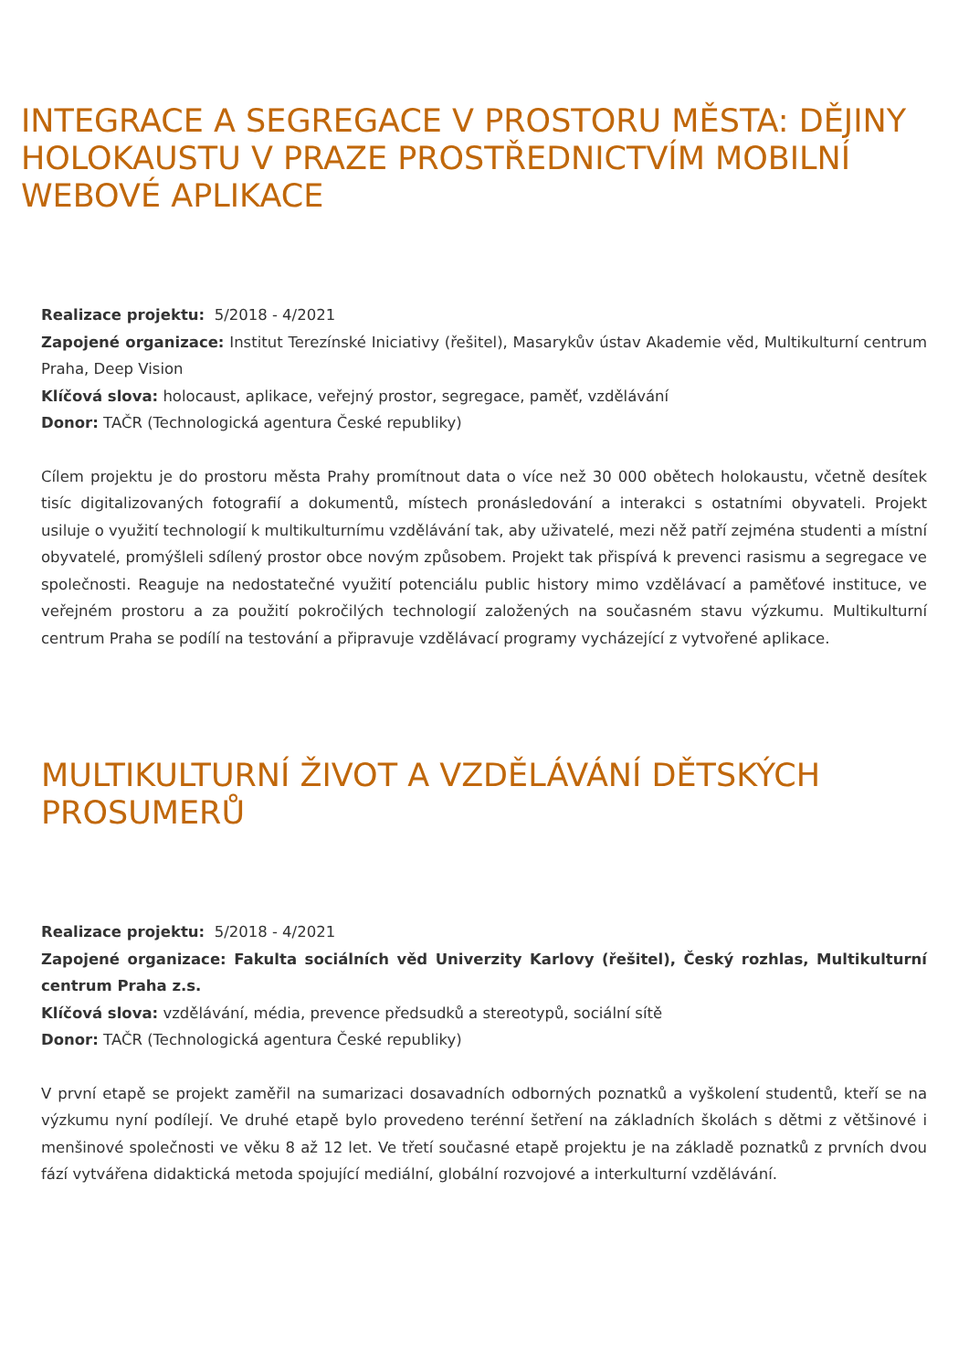INTEGRACE A SEGREGACE V PROSTORU MĚSTA: DĚJINY HOLOKAUSTU V PRAZE PROSTŘEDNICTVÍM MOBILNÍ WEBOVÉ APLIKACE
Realizace projektu: 5/2018 - 4/2021
Zapojené organizace: Institut Terezínské Iniciativy (řešitel), Masarykův ústav Akademie věd, Multikulturní centrum Praha, Deep Vision
Klíčová slova: holocaust, aplikace, veřejný prostor, segregace, paměť, vzdělávání
Donor: TAČR (Technologická agentura České republiky)
Cílem projektu je do prostoru města Prahy promítnout data o více než 30 000 obětech holokaustu, včetně desítek tisíc digitalizovaných fotografií a dokumentů, místech pronásledování a interakci s ostatními obyvateli. Projekt usiluje o využití technologií k multikulturnímu vzdělávání tak, aby uživatelé, mezi něž patří zejména studenti a místní obyvatelé, promýšleli sdílený prostor obce novým způsobem. Projekt tak přispívá k prevenci rasismu a segregace ve společnosti. Reaguje na nedostatečné využití potenciálu public history mimo vzdělávací a paměťové instituce, ve veřejném prostoru a za použití pokročilých technologií založených na současném stavu výzkumu. Multikulturní centrum Praha se podílí na testování a připravuje vzdělávací programy vycházející z vytvořené aplikace.
MULTIKULTURNÍ ŽIVOT A VZDĚLÁVÁNÍ DĚTSKÝCH PROSUMERŮ
Realizace projektu: 5/2018 - 4/2021
Zapojené organizace: Fakulta sociálních věd Univerzity Karlovy (řešitel), Český rozhlas, Multikulturní centrum Praha z.s.
Klíčová slova: vzdělávání, média, prevence předsudků a stereotypů, sociální sítě
Donor: TAČR (Technologická agentura České republiky)
V první etapě se projekt zaměřil na sumarizaci dosavadních odborných poznatků a vyškolení studentů, kteří se na výzkumu nyní podílejí. Ve druhé etapě bylo provedeno terénní šetření na základních školách s dětmi z většinové i menšinové společnosti ve věku 8 až 12 let. Ve třetí současné etapě projektu je na základě poznatků z prvních dvou fází vytvářena didaktická metoda spojující mediální, globální rozvojové a interkulturní vzdělávání.